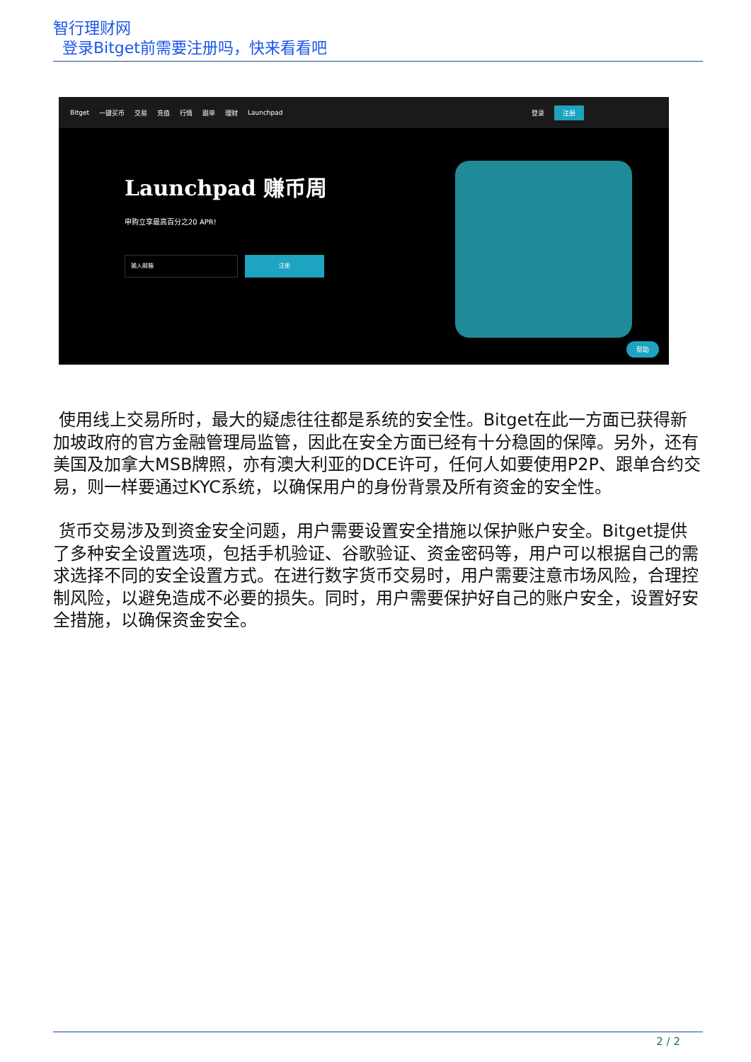智行理财网
登录Bitget前需要注册吗，快来看看吧
Bitget 一键买币 交易 充值 行情 跟单 理财 Launchpad 登录 注册
Launchpad 赚币周
申购立享最高百分之20 APR!
输入邮箱
注册
帮助
使用线上交易所时，最大的疑虑往往都是系统的安全性。Bitget在此一方面已获得新加坡政府的官方金融管理局监管，因此在安全方面已经有十分稳固的保障。另外，还有美国及加拿大MSB牌照，亦有澳大利亚的DCE许可，任何人如要使用P2P、跟单合约交易，则一样要通过KYC系统，以确保用户的身份背景及所有资金的安全性。
货币交易涉及到资金安全问题，用户需要设置安全措施以保护账户安全。Bitget提供了多种安全设置选项，包括手机验证、谷歌验证、资金密码等，用户可以根据自己的需求选择不同的安全设置方式。在进行数字货币交易时，用户需要注意市场风险，合理控制风险，以避免造成不必要的损失。同时，用户需要保护好自己的账户安全，设置好安全措施，以确保资金安全。
2 / 2